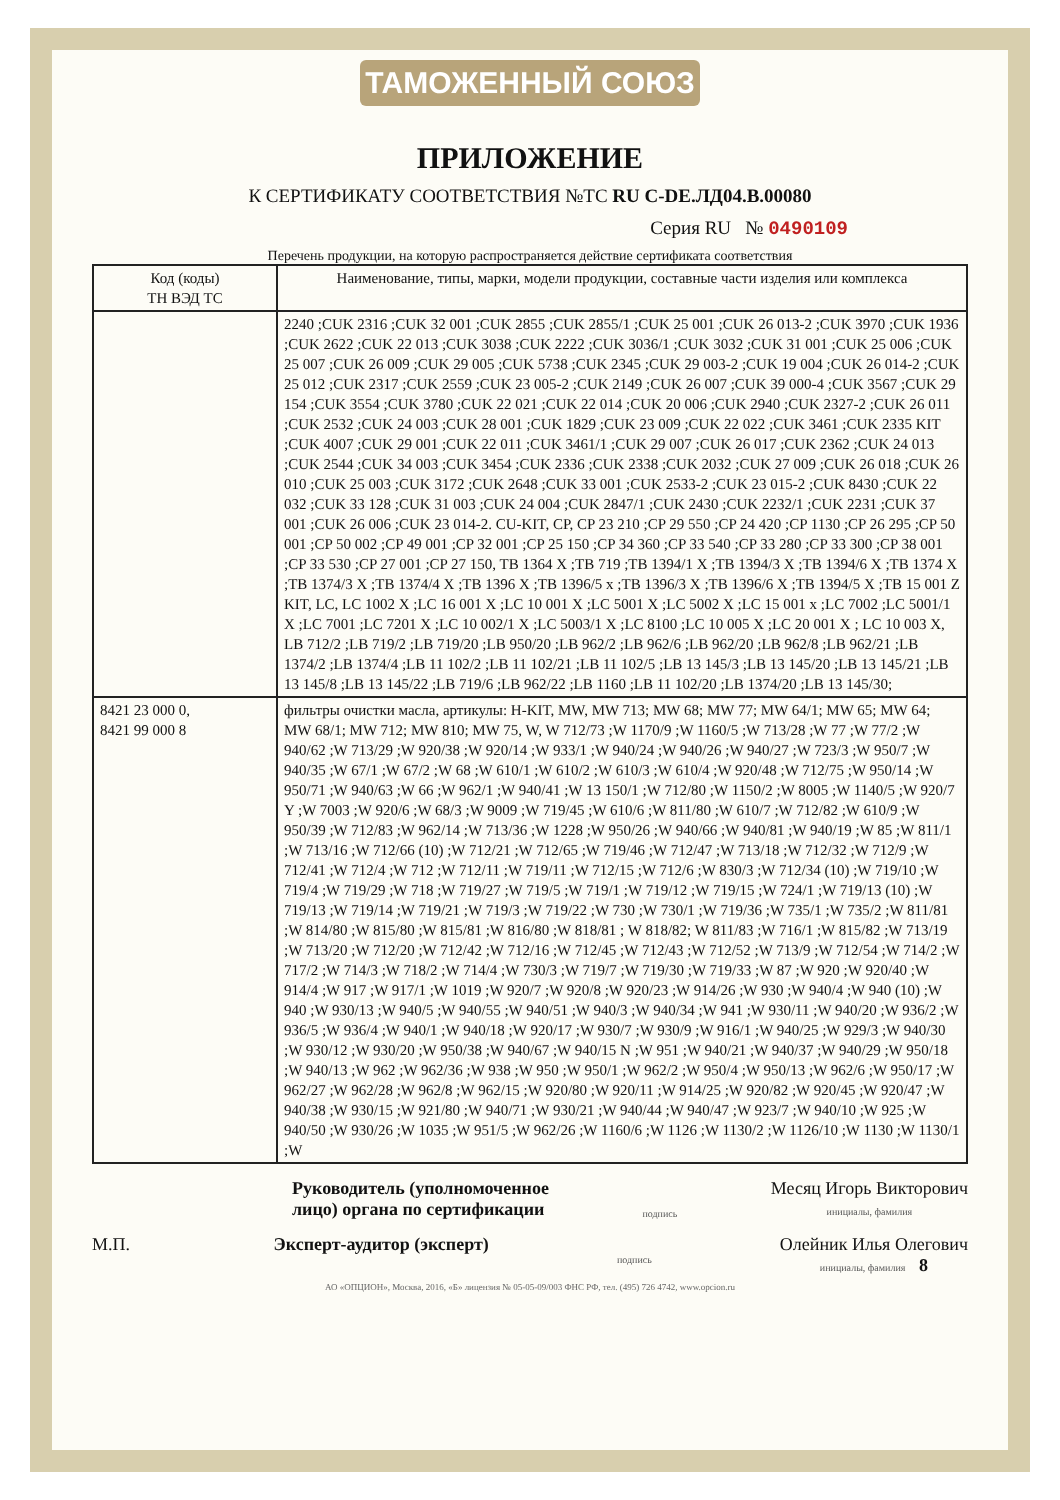ТАМОЖЕННЫЙ СОЮЗ
ПРИЛОЖЕНИЕ
К СЕРТИФИКАТУ СООТВЕТСТВИЯ №ТС RU C-DE.ЛД04.В.00080
Серия RU № 0490109
Перечень продукции, на которую распространяется действие сертификата соответствия
| Код (коды) ТН ВЭД ТС | Наименование, типы, марки, модели продукции, составные части изделия или комплекса |
| --- | --- |
| | 2240 ;CUK 2316 ;CUK 32 001 ;CUK 2855 ;CUK 2855/1 ;CUK 25 001 ;CUK 26 013-2 ;CUK 3970 ;CUK 1936 ;CUK 2622 ;CUK 22 013 ;CUK 3038 ;CUK 2222 ;CUK 3036/1 ;CUK 3032 ;CUK 31 001 ;CUK 25 006 ;CUK 25 007 ;CUK 26 009 ;CUK 29 005 ;CUK 5738 ;CUK 2345 ;CUK 29 003-2 ;CUK 19 004 ;CUK 26 014-2 ;CUK 25 012 ;CUK 2317 ;CUK 2559 ;CUK 23 005-2 ;CUK 2149 ;CUK 26 007 ;CUK 39 000-4 ;CUK 3567 ;CUK 29 154 ;CUK 3554 ;CUK 3780 ;CUK 22 021 ;CUK 22 014 ;CUK 20 006 ;CUK 2940 ;CUK 2327-2 ;CUK 26 011 ;CUK 2532 ;CUK 24 003 ;CUK 28 001 ;CUK 1829 ;CUK 23 009 ;CUK 22 022 ;CUK 3461 ;CUK 2335 KIT ;CUK 4007 ;CUK 29 001 ;CUK 22 011 ;CUK 3461/1 ;CUK 29 007 ;CUK 26 017 ;CUK 2362 ;CUK 24 013 ;CUK 2544 ;CUK 34 003 ;CUK 3454 ;CUK 2336 ;CUK 2338 ;CUK 2032 ;CUK 27 009 ;CUK 26 018 ;CUK 26 010 ;CUK 25 003 ;CUK 3172 ;CUK 2648 ;CUK 33 001 ;CUK 2533-2 ;CUK 23 015-2 ;CUK 8430 ;CUK 22 032 ;CUK 33 128 ;CUK 31 003 ;CUK 24 004 ;CUK 2847/1 ;CUK 2430 ;CUK 2232/1 ;CUK 2231 ;CUK 37 001 ;CUK 26 006 ;CUK 23 014-2. CU-KIT, CP, CP 23 210 ;CP 29 550 ;CP 24 420 ;CP 1130 ;CP 26 295 ;CP 50 001 ;CP 50 002 ;CP 49 001 ;CP 32 001 ;CP 25 150 ;CP 34 360 ;CP 33 540 ;CP 33 280 ;CP 33 300 ;CP 38 001 ;CP 33 530 ;CP 27 001 ;CP 27 150, TB 1364 X ;TB 719 ;TB 1394/1 X ;TB 1394/3 X ;TB 1394/6 X ;TB 1374 X ;TB 1374/3 X ;TB 1374/4 X ;TB 1396 X ;TB 1396/5 x ;TB 1396/3 X ;TB 1396/6 X ;TB 1394/5 X ;TB 15 001 Z KIT, LC, LC 1002 X ;LC 16 001 X ;LC 10 001 X ;LC 5001 X ;LC 5002 X ;LC 15 001 x ;LC 7002 ;LC 5001/1 X ;LC 7001 ;LC 7201 X ;LC 10 002/1 X ;LC 5003/1 X ;LC 8100 ;LC 10 005 X ;LC 20 001 X ; LC 10 003 X, LB 712/2 ;LB 719/2 ;LB 719/20 ;LB 950/20 ;LB 962/2 ;LB 962/6 ;LB 962/20 ;LB 962/8 ;LB 962/21 ;LB 1374/2 ;LB 1374/4 ;LB 11 102/2 ;LB 11 102/21 ;LB 11 102/5 ;LB 13 145/3 ;LB 13 145/20 ;LB 13 145/21 ;LB 13 145/8 ;LB 13 145/22 ;LB 719/6 ;LB 962/22 ;LB 1160 ;LB 11 102/20 ;LB 1374/20 ;LB 13 145/30; |
| 8421 23 000 0, 8421 99 000 8 | фильтры очистки масла, артикулы: H-KIT, MW, MW 713; MW 68; MW 77; MW 64/1; MW 65; MW 64; MW 68/1; MW 712; MW 810; MW 75, W, W 712/73 ;W 1170/9 ;W 1160/5 ;W 713/28 ;W 77 ;W 77/2 ;W 940/62 ;W 713/29 ;W 920/38 ;W 920/14 ;W 933/1 ;W 940/24 ;W 940/26 ;W 940/27 ;W 723/3 ;W 950/7 ;W 940/35 ;W 67/1 ;W 67/2 ;W 68 ;W 610/1 ;W 610/2 ;W 610/3 ;W 610/4 ;W 920/48 ;W 712/75 ;W 950/14 ;W 950/71 ;W 940/63 ;W 66 ;W 962/1 ;W 940/41 ;W 13 150/1 ;W 712/80 ;W 1150/2 ;W 8005 ;W 1140/5 ;W 920/7 Y ;W 7003 ;W 920/6 ;W 68/3 ;W 9009 ;W 719/45 ;W 610/6 ;W 811/80 ;W 610/7 ;W 712/82 ;W 610/9 ;W 950/39 ;W 712/83 ;W 962/14 ;W 713/36 ;W 1228 ;W 950/26 ;W 940/66 ;W 940/81 ;W 940/19 ;W 85 ;W 811/1 ;W 713/16 ;W 712/66 (10) ;W 712/21 ;W 712/65 ;W 719/46 ;W 712/47 ;W 713/18 ;W 712/32 ;W 712/9 ;W 712/41 ;W 712/4 ;W 712 ;W 712/11 ;W 719/11 ;W 712/15 ;W 712/6 ;W 830/3 ;W 712/34 (10) ;W 719/10 ;W 719/4 ;W 719/29 ;W 718 ;W 719/27 ;W 719/5 ;W 719/1 ;W 719/12 ;W 719/15 ;W 724/1 ;W 719/13 (10) ;W 719/13 ;W 719/14 ;W 719/21 ;W 719/3 ;W 719/22 ;W 730 ;W 730/1 ;W 719/36 ;W 735/1 ;W 735/2 ;W 811/81 ;W 814/80 ;W 815/80 ;W 815/81 ;W 816/80 ;W 818/81 ; W 818/82; W 811/83 ;W 716/1 ;W 815/82 ;W 713/19 ;W 713/20 ;W 712/20 ;W 712/42 ;W 712/16 ;W 712/45 ;W 712/43 ;W 712/52 ;W 713/9 ;W 712/54 ;W 714/2 ;W 717/2 ;W 714/3 ;W 718/2 ;W 714/4 ;W 730/3 ;W 719/7 ;W 719/30 ;W 719/33 ;W 87 ;W 920 ;W 920/40 ;W 914/4 ;W 917 ;W 917/1 ;W 1019 ;W 920/7 ;W 920/8 ;W 920/23 ;W 914/26 ;W 930 ;W 940/4 ;W 940 (10) ;W 940 ;W 930/13 ;W 940/5 ;W 940/55 ;W 940/51 ;W 940/3 ;W 940/34 ;W 941 ;W 930/11 ;W 940/20 ;W 936/2 ;W 936/5 ;W 936/4 ;W 940/1 ;W 940/18 ;W 920/17 ;W 930/7 ;W 930/9 ;W 916/1 ;W 940/25 ;W 929/3 ;W 940/30 ;W 930/12 ;W 930/20 ;W 950/38 ;W 940/67 ;W 940/15 N ;W 951 ;W 940/21 ;W 940/37 ;W 940/29 ;W 950/18 ;W 940/13 ;W 962 ;W 962/36 ;W 938 ;W 950 ;W 950/1 ;W 962/2 ;W 950/4 ;W 950/13 ;W 962/6 ;W 950/17 ;W 962/27 ;W 962/28 ;W 962/8 ;W 962/15 ;W 920/80 ;W 920/11 ;W 914/25 ;W 920/82 ;W 920/45 ;W 920/47 ;W 940/38 ;W 930/15 ;W 921/80 ;W 940/71 ;W 930/21 ;W 940/44 ;W 940/47 ;W 923/7 ;W 940/10 ;W 925 ;W 940/50 ;W 930/26 ;W 1035 ;W 951/5 ;W 962/26 ;W 1160/6 ;W 1126 ;W 1130/2 ;W 1126/10 ;W 1130 ;W 1130/1 ;W |
Руководитель (уполномоченное
лицо) органа по сертификации
подпись
Месяц Игорь Викторович
инициалы, фамилия
М.П. Эксперт-аудитор (эксперт)
подпись
Олейник Илья Олегович
инициалы, фамилия 8
АО «ОПЦИОН», Москва, 2016, «Б» лицензия № 05-05-09/003 ФНС РФ, тел. (495) 726 4742, www.opcion.ru